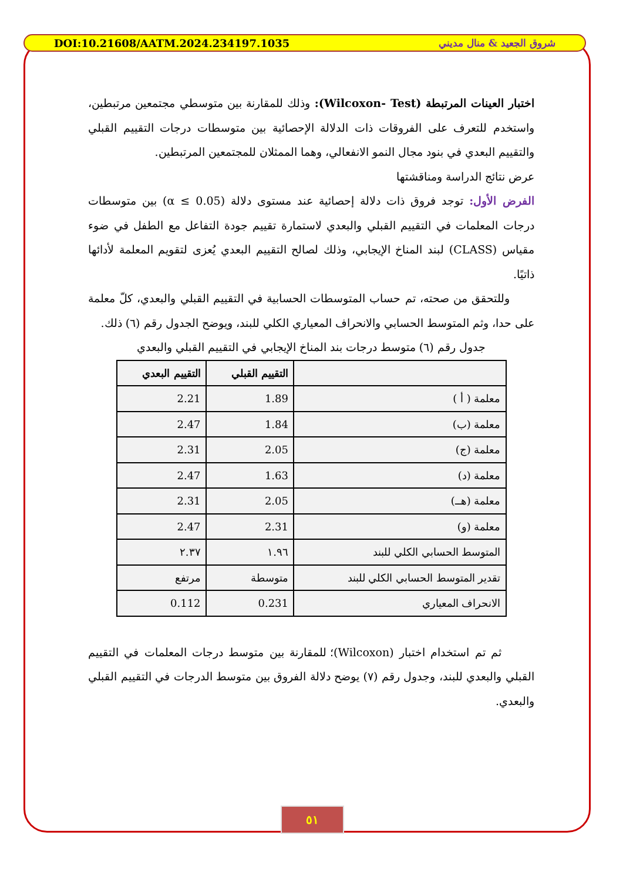DOI:10.21608/AATM.2024.234197.1035 شروق الجعيد & منال مديني
اختبار العينات المرتبطة (Wilcoxon- Test): وذلك للمقارنة بين متوسطي مجتمعين مرتبطين، واستخدم للتعرف على الفروقات ذات الدلالة الإحصائية بين متوسطات درجات التقييم القبلي والتقييم البعدي في بنود مجال النمو الانفعالي، وهما الممثلان للمجتمعين المرتبطين.
عرض نتائج الدراسة ومناقشتها
الفرض الأول: توجد فروق ذات دلالة إحصائية عند مستوى دلالة (α ≤ 0.05) بين متوسطات درجات المعلمات في التقييم القبلي والبعدي لاستمارة تقييم جودة التفاعل مع الطفل في ضوء مقياس (CLASS) لبند المناخ الإيجابي، وذلك لصالح التقييم البعدي يُعزى لتقويم المعلمة لأدائها ذاتيًا.
وللتحقق من صحته، تم حساب المتوسطات الحسابية في التقييم القبلي والبعدي، كلّ معلمة على حدا، وثم المتوسط الحسابي والانحراف المعياري الكلي للبند، ويوضح الجدول رقم (٦) ذلك.
جدول رقم (٦) متوسط درجات بند المناخ الإيجابي في التقييم القبلي والبعدي
| | التقييم القبلي | التقييم البعدي |
| --- | --- | --- |
| معلمة ( أ ) | 1.89 | 2.21 |
| معلمة (ب) | 1.84 | 2.47 |
| معلمة (ج) | 2.05 | 2.31 |
| معلمة (د) | 1.63 | 2.47 |
| معلمة (هــ) | 2.05 | 2.31 |
| معلمة (و) | 2.31 | 2.47 |
| المتوسط الحسابي الكلي للبند | ١.٩٦ | ٢.٣٧ |
| تقدير المتوسط الحسابي الكلي للبند | متوسطة | مرتفع |
| الانحراف المعياري | 0.231 | 0.112 |
ثم تم استخدام اختبار (Wilcoxon)؛ للمقارنة بين متوسط درجات المعلمات في التقييم القبلي والبعدي للبند، وجدول رقم (٧) يوضح دلالة الفروق بين متوسط الدرجات في التقييم القبلي والبعدي.
٥١